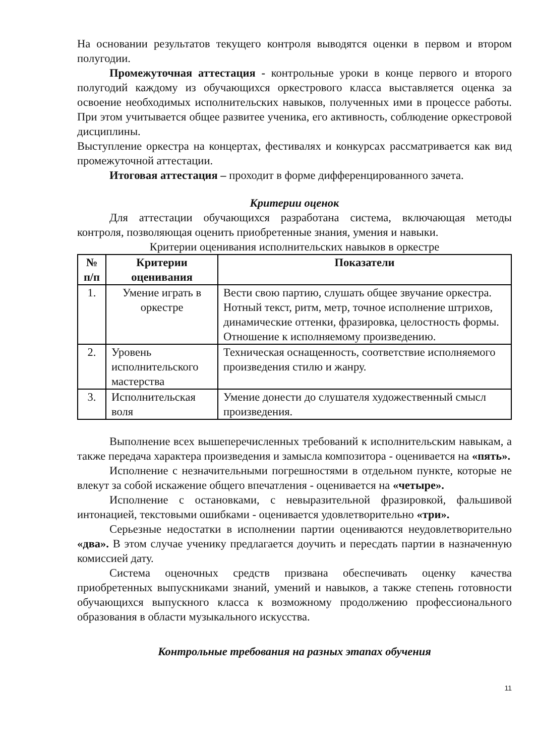На основании результатов текущего контроля выводятся оценки в первом и втором полугодии.
Промежуточная аттестация - контрольные уроки в конце первого и второго полугодий каждому из обучающихся оркестрового класса выставляется оценка за освоение необходимых исполнительских навыков, полученных ими в процессе работы. При этом учитывается общее развитее ученика, его активность, соблюдение оркестровой дисциплины.
Выступление оркестра на концертах, фестивалях и конкурсах рассматривается как вид промежуточной аттестации.
Итоговая аттестация – проходит в форме дифференцированного зачета.
Критерии оценок
Для аттестации обучающихся разработана система, включающая методы контроля, позволяющая оценить приобретенные знания, умения и навыки.
Критерии оценивания исполнительских навыков в оркестре
| № п/п | Критерии оценивания | Показатели |
| --- | --- | --- |
| 1. | Умение играть в оркестре | Вести свою партию, слушать общее звучание оркестра. Нотный текст, ритм, метр, точное исполнение штрихов, динамические оттенки, фразировка, целостность формы. Отношение к исполняемому произведению. |
| 2. | Уровень исполнительского мастерства | Техническая оснащенность, соответствие исполняемого произведения стилю и жанру. |
| 3. | Исполнительская воля | Умение донести до слушателя художественный смысл произведения. |
Выполнение всех вышеперечисленных требований к исполнительским навыкам, а также передача характера произведения и замысла композитора - оценивается на «пять».
Исполнение с незначительными погрешностями в отдельном пункте, которые не влекут за собой искажение общего впечатления - оценивается на «четыре».
Исполнение с остановками, с невыразительной фразировкой, фальшивой интонацией, текстовыми ошибками - оценивается удовлетворительно «три».
Серьезные недостатки в исполнении партии оцениваются неудовлетворительно «два». В этом случае ученику предлагается доучить и пересдать партии в назначенную комиссией дату.
Система оценочных средств призвана обеспечивать оценку качества приобретенных выпускниками знаний, умений и навыков, а также степень готовности обучающихся выпускного класса к возможному продолжению профессионального образования в области музыкального искусства.
Контрольные требования на разных этапах обучения
11